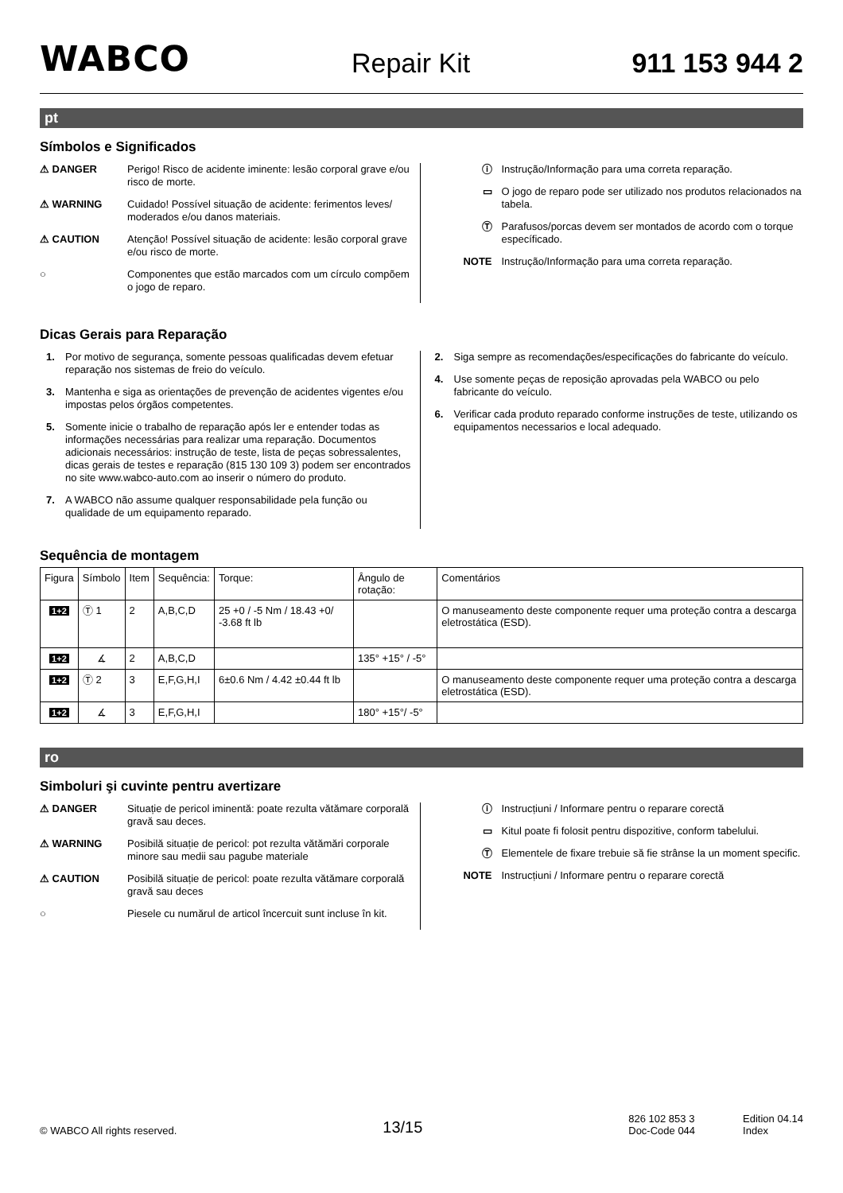WABCO Repair Kit 911 153 944 2
pt
Símbolos e Significados
⚠ DANGER Perigo! Risco de acidente iminente: lesão corporal grave e/ou risco de morte.
⚠ WARNING Cuidado! Possível situação de acidente: ferimentos leves/ moderados e/ou danos materiais.
⚠ CAUTION Atenção! Possível situação de acidente: lesão corporal grave e/ou risco de morte.
○ Componentes que estão marcados com um círculo compõem o jogo de reparo.
ⓘ Instrução/Informação para uma correta reparação.
▭ O jogo de reparo pode ser utilizado nos produtos relacionados na tabela.
Ⓣ Parafusos/porcas devem ser montados de acordo com o torque específicado.
NOTE Instrução/Informação para uma correta reparação.
Dicas Gerais para Reparação
1. Por motivo de segurança, somente pessoas qualificadas devem efetuar reparação nos sistemas de freio do veículo.
3. Mantenha e siga as orientações de prevenção de acidentes vigentes e/ou impostas pelos órgãos competentes.
5. Somente inicie o trabalho de reparação após ler e entender todas as informações necessárias para realizar uma reparação. Documentos adicionais necessários: instrução de teste, lista de peças sobressalentes, dicas gerais de testes e reparação (815 130 109 3) podem ser encontrados no site www.wabco-auto.com ao inserir o número do produto.
7. A WABCO não assume qualquer responsabilidade pela função ou qualidade de um equipamento reparado.
2. Siga sempre as recomendações/especificações do fabricante do veículo.
4. Use somente peças de reposição aprovadas pela WABCO ou pelo fabricante do veículo.
6. Verificar cada produto reparado conforme instruções de teste, utilizando os equipamentos necessarios e local adequado.
Sequência de montagem
| Figura | Símbolo | Item | Sequência: | Torque: | Ângulo de rotação: | Comentários |
| --- | --- | --- | --- | --- | --- | --- |
| 1+2 | Ⓣ 1 | 2 | A,B,C,D | 25 +0 / -5 Nm / 18.43 +0/ -3.68 ft lb | | O manuseamento deste componente requer uma proteção contra a descarga eletrostática (ESD). |
| 1+2 | ∡ | 2 | A,B,C,D | | 135° +15° / -5° | |
| 1+2 | Ⓣ 2 | 3 | E,F,G,H,I | 6±0.6 Nm / 4.42 ±0.44 ft lb | | O manuseamento deste componente requer uma proteção contra a descarga eletrostática (ESD). |
| 1+2 | ∡ | 3 | E,F,G,H,I | | 180° +15°/ -5° | |
ro
Simboluri şi cuvinte pentru avertizare
⚠ DANGER Situație de pericol iminentă: poate rezulta vătămare corporală gravă sau deces.
⚠ WARNING Posibilă situație de pericol: pot rezulta vătămări corporale minore sau medii sau pagube materiale
⚠ CAUTION Posibilă situație de pericol: poate rezulta vătămare corporală gravă sau deces
○ Piesele cu numărul de articol încercuit sunt incluse în kit.
ⓘ Instrucțiuni / Informare pentru o reparare corectă
▭ Kitul poate fi folosit pentru dispozitive, conform tabelului.
Ⓣ Elementele de fixare trebuie să fie strânse la un moment specific.
NOTE Instrucțiuni / Informare pentru o reparare corectă
© WABCO All rights reserved. 13/15 826 102 853 3
Doc-Code 044 Edition 04.14
Index